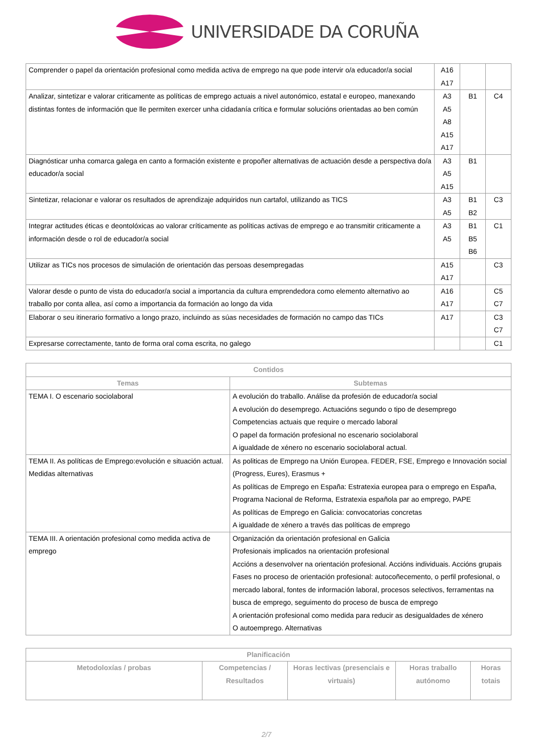UNIVERSIDADE DA CORUÑA
| Comprender o papel da orientación profesional como medida activa de emprego na que pode intervir o/a educador/a social | A16 A17 | | |
| Analizar, sintetizar e valorar criticamente as políticas de emprego actuais a nivel autonómico, estatal e europeo, manexando distintas fontes de información que lle permiten exercer unha cidadanía crítica e formular solucións orientadas ao ben común | A3 A5 A8 A15 A17 | B1 | C4 |
| Diagnósticar unha comarca galega en canto a formación existente e propoñer alternativas de actuación desde a perspectiva do/a educador/a social | A3 A5 A15 | B1 | |
| Sintetizar, relacionar e valorar os resultados de aprendizaje adquiridos nun cartafol, utilizando as TICS | A3 A5 | B1 B2 | C3 |
| Integrar actitudes éticas e deontolóxicas ao valorar críticamente as políticas activas de emprego e ao transmitir criticamente a información desde o rol de educador/a social | A3 A5 | B1 B5 B6 | C1 |
| Utilizar as TICs nos procesos de simulación de orientación das persoas desempregadas | A15 A17 | | C3 |
| Valorar desde o punto de vista do educador/a social a importancia da cultura emprendedora como elemento alternativo ao traballo por conta allea, así como a importancia da formación ao longo da vida | A16 A17 | | C5 C7 |
| Elaborar o seu itinerario formativo a longo prazo, incluindo as súas necesidades de formación no campo das TICs | A17 | | C3 C7 |
| Expresarse correctamente, tanto de forma oral coma escrita, no galego | | | C1 |
| Contidos | |
| --- | --- |
| Temas | Subtemas |
| TEMA I. O escenario sociolaboral | A evolución do traballo. Análise da profesión de educador/a social A evolución do desemprego. Actuacións segundo o tipo de desemprego Competencias actuais que require o mercado laboral O papel da formación profesional no escenario sociolaboral A igualdade de xénero no escenario sociolaboral actual. |
| TEMA II. As políticas de Emprego:evolución e situación actual. Medidas alternativas | As politicas de Emprego na Unión Europea. FEDER, FSE, Emprego e Innovación social (Progress, Eures), Erasmus + As políticas de Emprego en España: Estratexia europea para o emprego en España, Programa Nacional de Reforma, Estratexia española par ao emprego, PAPE As políticas de Emprego en Galicia: convocatorias concretas A igualdade de xénero a través das políticas de emprego |
| TEMA III. A orientación profesional como medida activa de emprego | Organización da orientación profesional en Galicia Profesionais implicados na orientación profesional Accións a desenvolver na orientación profesional. Accións individuais. Accións grupais Fases no proceso de orientación profesional: autocoñecemento, o perfil profesional, o mercado laboral, fontes de información laboral, procesos selectivos, ferramentas na busca de emprego, seguimento do proceso de busca de emprego A orientación profesional como medida para reducir as desigualdades de xénero O autoemprego. Alternativas |
| Planificación | | | | |
| --- | --- | --- | --- | --- |
| Metodoloxías / probas | Competencias / Resultados | Horas lectivas (presenciais e virtuais) | Horas traballo autónomo | Horas totais |
2/7